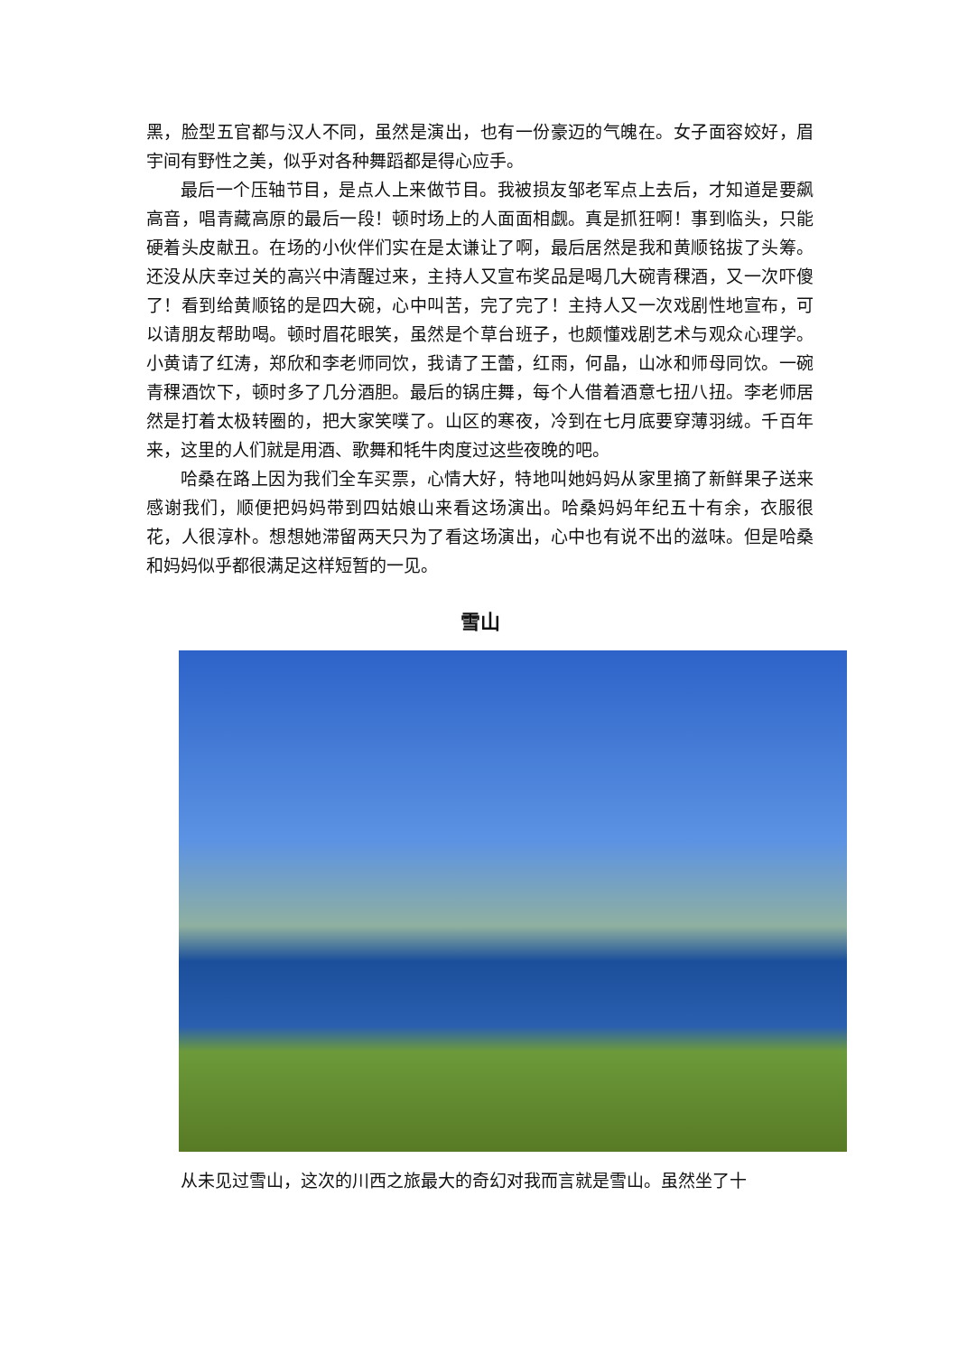黑，脸型五官都与汉人不同，虽然是演出，也有一份豪迈的气魄在。女子面容姣好，眉宇间有野性之美，似乎对各种舞蹈都是得心应手。
最后一个压轴节目，是点人上来做节目。我被损友邹老军点上去后，才知道是要飙高音，唱青藏高原的最后一段！顿时场上的人面面相觑。真是抓狂啊！事到临头，只能硬着头皮献丑。在场的小伙伴们实在是太谦让了啊，最后居然是我和黄顺铭拔了头筹。还没从庆幸过关的高兴中清醒过来，主持人又宣布奖品是喝几大碗青稞酒，又一次吓傻了！看到给黄顺铭的是四大碗，心中叫苦，完了完了！主持人又一次戏剧性地宣布，可以请朋友帮助喝。顿时眉花眼笑，虽然是个草台班子，也颇懂戏剧艺术与观众心理学。小黄请了红涛，郑欣和李老师同饮，我请了王蕾，红雨，何晶，山冰和师母同饮。一碗青稞酒饮下，顿时多了几分酒胆。最后的锅庄舞，每个人借着酒意七扭八扭。李老师居然是打着太极转圈的，把大家笑噗了。山区的寒夜，冷到在七月底要穿薄羽绒。千百年来，这里的人们就是用酒、歌舞和牦牛肉度过这些夜晚的吧。
哈桑在路上因为我们全车买票，心情大好，特地叫她妈妈从家里摘了新鲜果子送来感谢我们，顺便把妈妈带到四姑娘山来看这场演出。哈桑妈妈年纪五十有余，衣服很花，人很淳朴。想想她滞留两天只为了看这场演出，心中也有说不出的滋味。但是哈桑和妈妈似乎都很满足这样短暂的一见。
雪山
从未见过雪山，这次的川西之旅最大的奇幻对我而言就是雪山。虽然坐了十